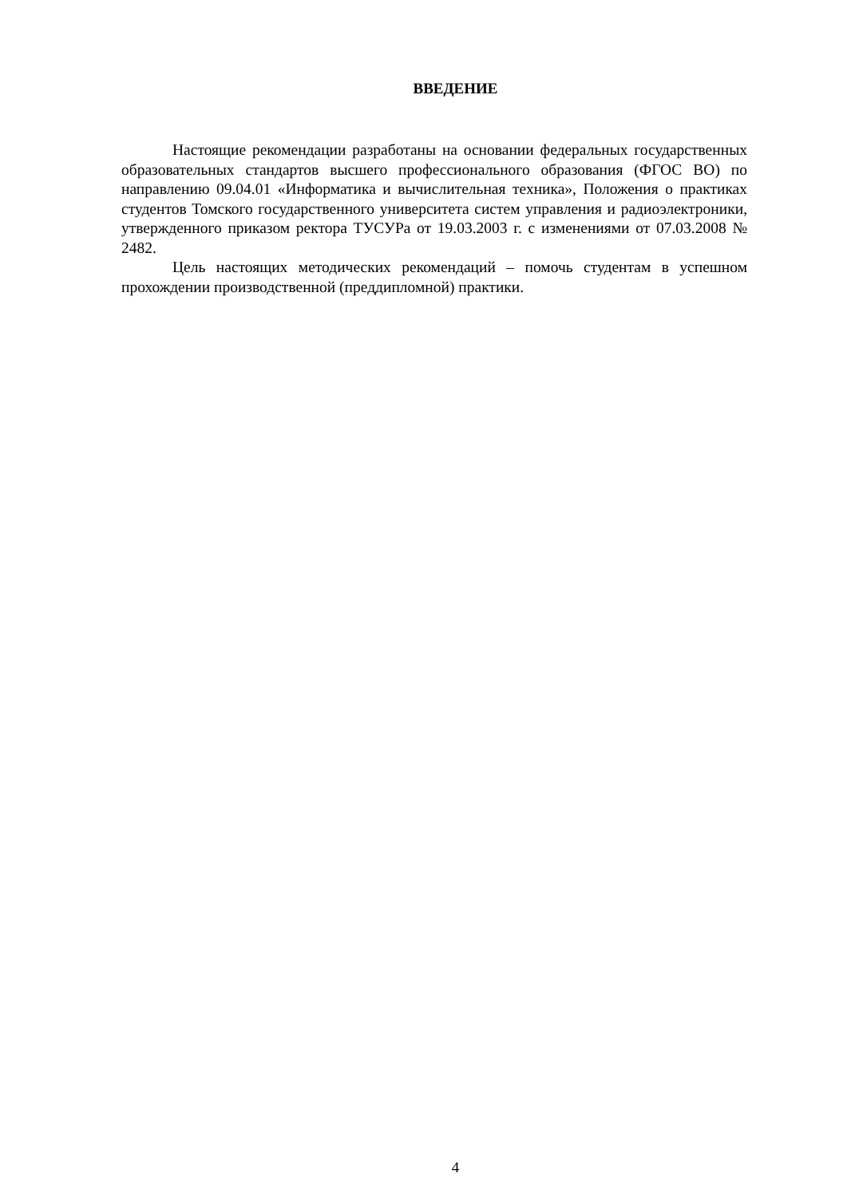ВВЕДЕНИЕ
Настоящие рекомендации разработаны на основании федеральных государственных образовательных стандартов высшего профессионального образования (ФГОС ВО) по направлению 09.04.01 «Информатика и вычислительная техника», Положения о практиках студентов Томского государственного университета систем управления и радиоэлектроники, утвержденного приказом ректора ТУСУРа от 19.03.2003 г. с изменениями от 07.03.2008 № 2482.
Цель настоящих методических рекомендаций – помочь студентам в успешном прохождении производственной (преддипломной) практики.
4